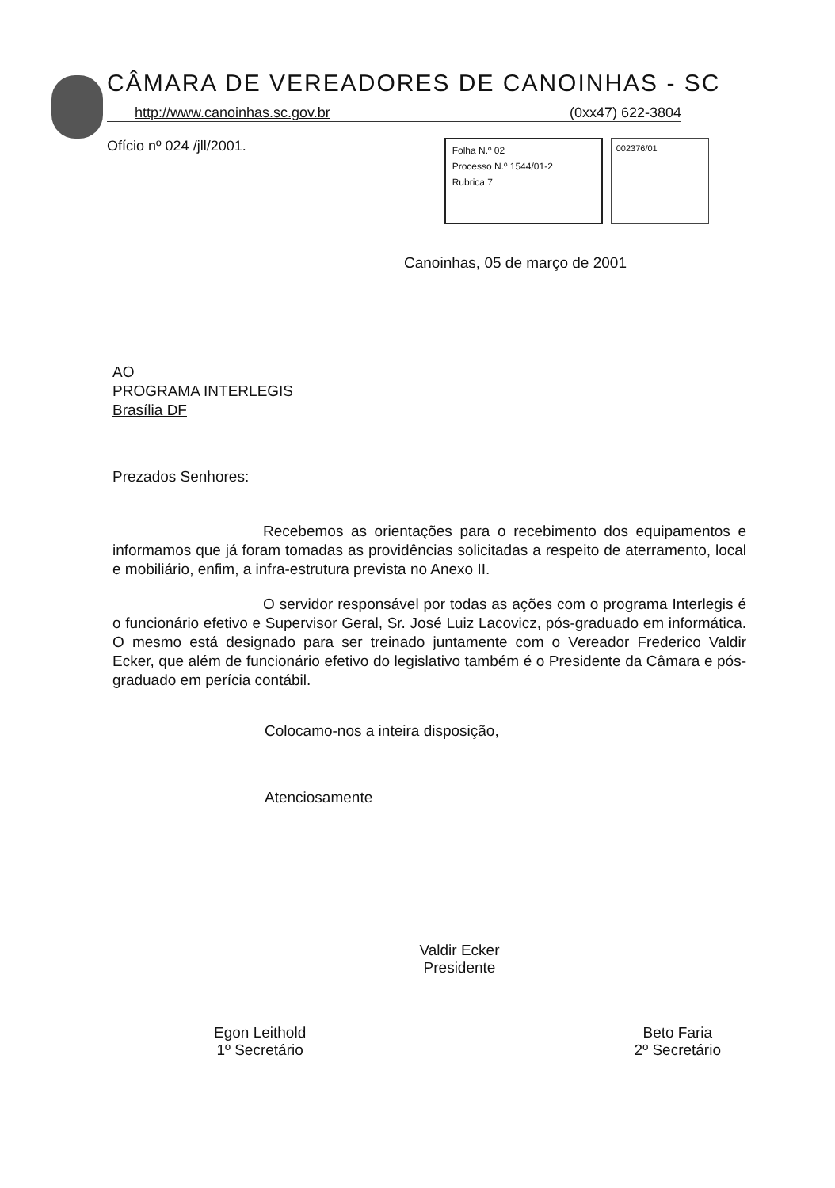CÂMARA DE VEREADORES DE CANOINHAS - SC
http://www.canoinhas.sc.gov.br (0xx47) 622-3804
Ofício nº 024 /jll/2001.
Folha N.º 02
Processo N.º 1544/01-2
Rubrica 7
002376/01
Canoinhas, 05 de março de 2001
AO
PROGRAMA INTERLEGIS
Brasília DF
Prezados Senhores:
Recebemos as orientações para o recebimento dos equipamentos e informamos que já foram tomadas as providências solicitadas a respeito de aterramento, local e mobiliário, enfim, a infra-estrutura prevista no Anexo II.
O servidor responsável por todas as ações com o programa Interlegis é o funcionário efetivo e Supervisor Geral, Sr. José Luiz Lacovicz, pós-graduado em informática. O mesmo está designado para ser treinado juntamente com o Vereador Frederico Valdir Ecker, que além de funcionário efetivo do legislativo também é o Presidente da Câmara e pós-graduado em perícia contábil.
Colocamo-nos a inteira disposição,
Atenciosamente
Valdir Ecker
Presidente
Egon Leithold
1º Secretário
Beto Faria
2º Secretário